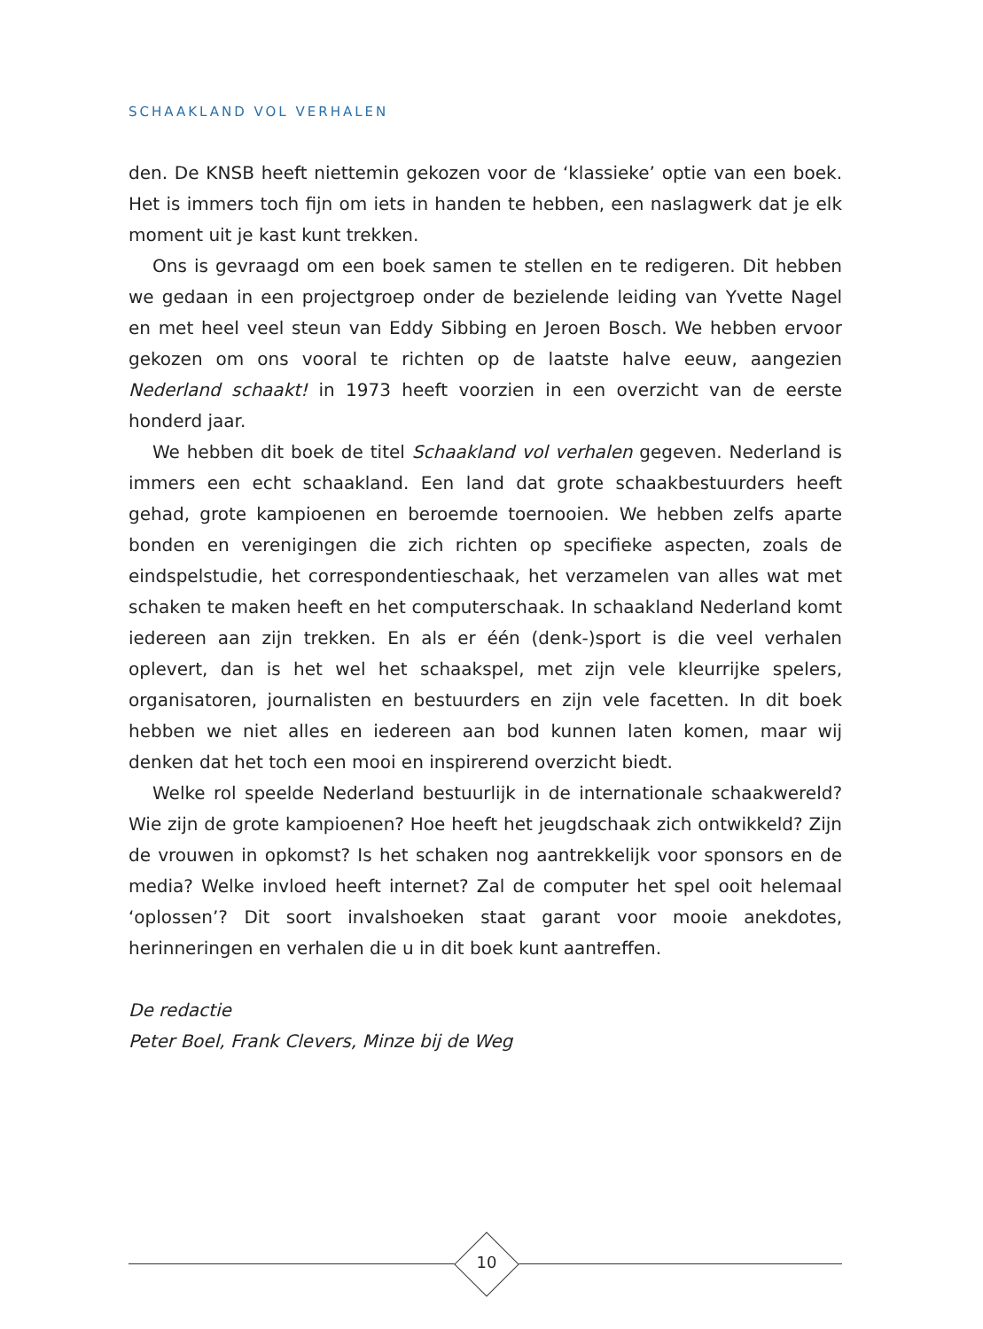SCHAAKLAND VOL VERHALEN
den. De KNSB heeft niettemin gekozen voor de ‘klassieke’ optie van een boek. Het is immers toch fijn om iets in handen te hebben, een naslagwerk dat je elk moment uit je kast kunt trekken.
Ons is gevraagd om een boek samen te stellen en te redigeren. Dit hebben we gedaan in een projectgroep onder de bezielende leiding van Yvette Nagel en met heel veel steun van Eddy Sibbing en Jeroen Bosch. We hebben ervoor gekozen om ons vooral te richten op de laatste halve eeuw, aangezien Nederland schaakt! in 1973 heeft voorzien in een overzicht van de eerste honderd jaar.
We hebben dit boek de titel Schaakland vol verhalen gegeven. Nederland is immers een echt schaakland. Een land dat grote schaakbestuurders heeft gehad, grote kampioenen en beroemde toernooien. We hebben zelfs aparte bonden en verenigingen die zich richten op specifieke aspecten, zoals de eindspelstudie, het correspondentieschaak, het verzamelen van alles wat met schaken te maken heeft en het computerschaak. In schaakland Nederland komt iedereen aan zijn trekken. En als er één (denk-)sport is die veel verhalen oplevert, dan is het wel het schaakspel, met zijn vele kleurrijke spelers, organisatoren, journalisten en bestuurders en zijn vele facetten. In dit boek hebben we niet alles en iedereen aan bod kunnen laten komen, maar wij denken dat het toch een mooi en inspirerend overzicht biedt.
Welke rol speelde Nederland bestuurlijk in de internationale schaakwereld? Wie zijn de grote kampioenen? Hoe heeft het jeugdschaak zich ontwikkeld? Zijn de vrouwen in opkomst? Is het schaken nog aantrekkelijk voor sponsors en de media? Welke invloed heeft internet? Zal de computer het spel ooit helemaal ‘oplossen’? Dit soort invalshoeken staat garant voor mooie anekdotes, herinneringen en verhalen die u in dit boek kunt aantreffen.
De redactie
Peter Boel, Frank Clevers, Minze bij de Weg
10